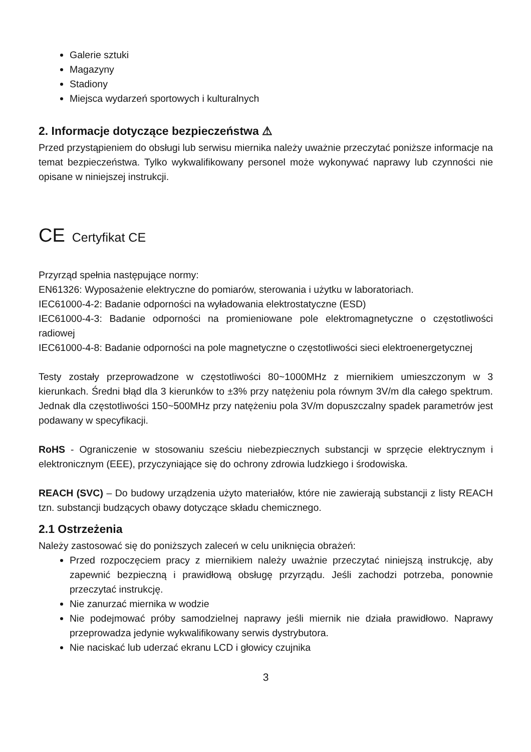Galerie sztuki
Magazyny
Stadiony
Miejsca wydarzeń sportowych i kulturalnych
2. Informacje dotyczące bezpieczeństwa ⚠
Przed przystąpieniem do obsługi lub serwisu miernika należy uważnie przeczytać poniższe informacje na temat bezpieczeństwa. Tylko wykwalifikowany personel może wykonywać naprawy lub czynności nie opisane w niniejszej instrukcji.
CE Certyfikat CE
Przyrząd spełnia następujące normy:
EN61326: Wyposażenie elektryczne do pomiarów, sterowania i użytku w laboratoriach.
IEC61000-4-2: Badanie odporności na wyładowania elektrostatyczne (ESD)
IEC61000-4-3: Badanie odporności na promieniowane pole elektromagnetyczne o częstotliwości radiowej
IEC61000-4-8: Badanie odporności na pole magnetyczne o częstotliwości sieci elektroenergetycznej
Testy zostały przeprowadzone w częstotliwości 80~1000MHz z miernikiem umieszczonym w 3 kierunkach. Średni błąd dla 3 kierunków to ±3% przy natężeniu pola równym 3V/m dla całego spektrum. Jednak dla częstotliwości 150~500MHz przy natężeniu pola 3V/m dopuszczalny spadek parametrów jest podawany w specyfikacji.
RoHS - Ograniczenie w stosowaniu sześciu niebezpiecznych substancji w sprzęcie elektrycznym i elektronicznym (EEE), przyczyniające się do ochrony zdrowia ludzkiego i środowiska.
REACH (SVC) – Do budowy urządzenia użyto materiałów, które nie zawierają substancji z listy REACH tzn. substancji budzących obawy dotyczące składu chemicznego.
2.1 Ostrzeżenia
Należy zastosować się do poniższych zaleceń w celu uniknięcia obrażeń:
Przed rozpoczęciem pracy z miernikiem należy uważnie przeczytać niniejszą instrukcję, aby zapewnić bezpieczną i prawidłową obsługę przyrządu. Jeśli zachodzi potrzeba, ponownie przeczytać instrukcję.
Nie zanurzać miernika w wodzie
Nie podejmować próby samodzielnej naprawy jeśli miernik nie działa prawidłowo. Naprawy przeprowadza jedynie wykwalifikowany serwis dystrybutora.
Nie naciskać lub uderzać ekranu LCD i głowicy czujnika
3